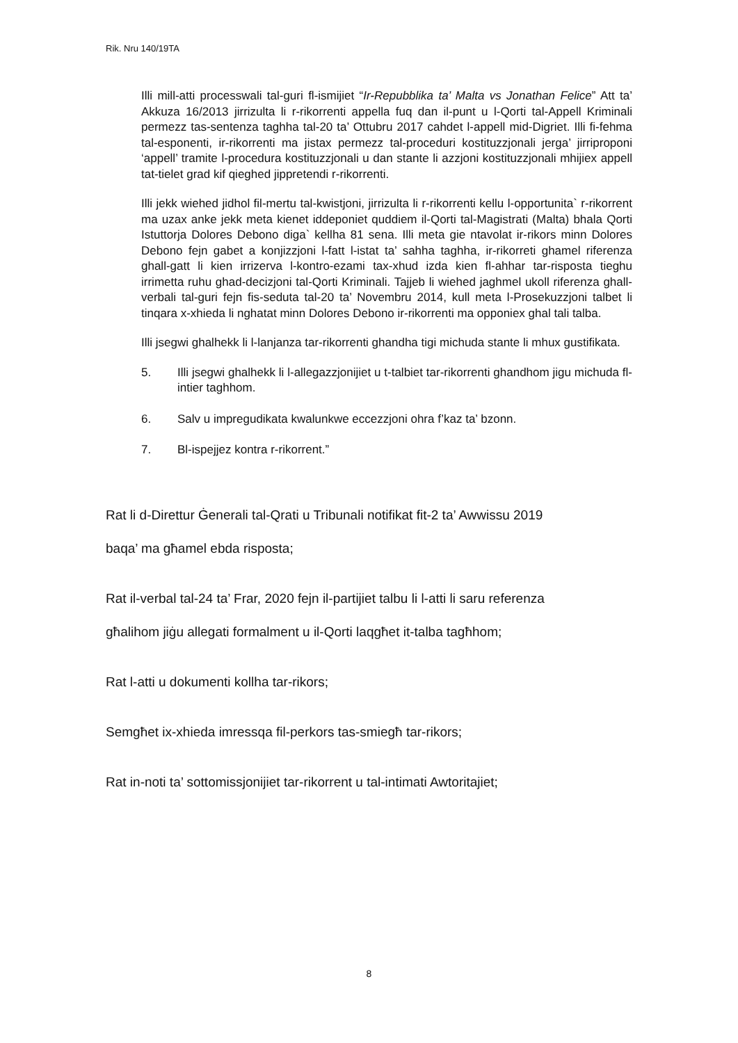Rik. Nru 140/19TA
Illi mill-atti processwali tal-guri fl-ismijiet “Ir-Repubblika ta’ Malta vs Jonathan Felice” Att ta’ Akkuza 16/2013 jirrizulta li r-rikorrenti appella fuq dan il-punt u l-Qorti tal-Appell Kriminali permezz tas-sentenza taghha tal-20 ta’ Ottubru 2017 cahdet l-appell mid-Digriet. Illi fi-fehma tal-esponenti, ir-rikorrenti ma jistax permezz tal-proceduri kostituzzjonali jerga’ jirriproponi ‘appell’ tramite l-procedura kostituzzjonali u dan stante li azzjoni kostituzzjonali mhijiex appell tat-tielet grad kif qieghed jippretendi r-rikorrenti.
Illi jekk wiehed jidhol fil-mertu tal-kwistjoni, jirrizulta li r-rikorrenti kellu l-opportunita` r-rikorrent ma uzax anke jekk meta kienet iddeponiet quddiem il-Qorti tal-Magistrati (Malta) bhala Qorti Istuttorja Dolores Debono diga` kellha 81 sena. Illi meta gie ntavolat ir-rikors minn Dolores Debono fejn gabet a konjizzjoni l-fatt l-istat ta’ sahha taghha, ir-rikorreti ghamel riferenza ghall-gatt li kien irrizerva l-kontro-ezami tax-xhud izda kien fl-ahhar tar-risposta tieghu irrimetta ruhu ghad-decizjoni tal-Qorti Kriminali. Tajjeb li wiehed jaghmel ukoll riferenza ghall-verbali tal-guri fejn fis-seduta tal-20 ta’ Novembru 2014, kull meta l-Prosekuzzjoni talbet li tinqara x-xhieda li nghatat minn Dolores Debono ir-rikorrenti ma opponiex ghal tali talba.
Illi jsegwi ghalhekk li l-lanjanza tar-rikorrenti ghandha tigi michuda stante li mhux gustifikata.
5. Illi jsegwi ghalhekk li l-allegazzjonijiet u t-talbiet tar-rikorrenti ghandhom jigu michuda fl-intier taghhom.
6. Salv u impregudikata kwalunkwe eccezzjoni ohra f’kaz ta’ bzonn.
7. Bl-ispejjez kontra r-rikorrent.”
Rat li d-Direttur Ġenerali tal-Qrati u Tribunali notifikat fit-2 ta’ Awwissu 2019
baqa’ ma għamel ebda risposta;
Rat il-verbal tal-24 ta’ Frar, 2020 fejn il-partijiet talbu li l-atti li saru referenza
għalihom jiġu allegati formalment u il-Qorti laqgħet it-talba tagħhom;
Rat l-atti u dokumenti kollha tar-rikors;
Semgħet ix-xhieda imressqa fil-perkors tas-smiegħ tar-rikors;
Rat in-noti ta’ sottomissjonijiet tar-rikorrent u tal-intimati Awtoritajiet;
8